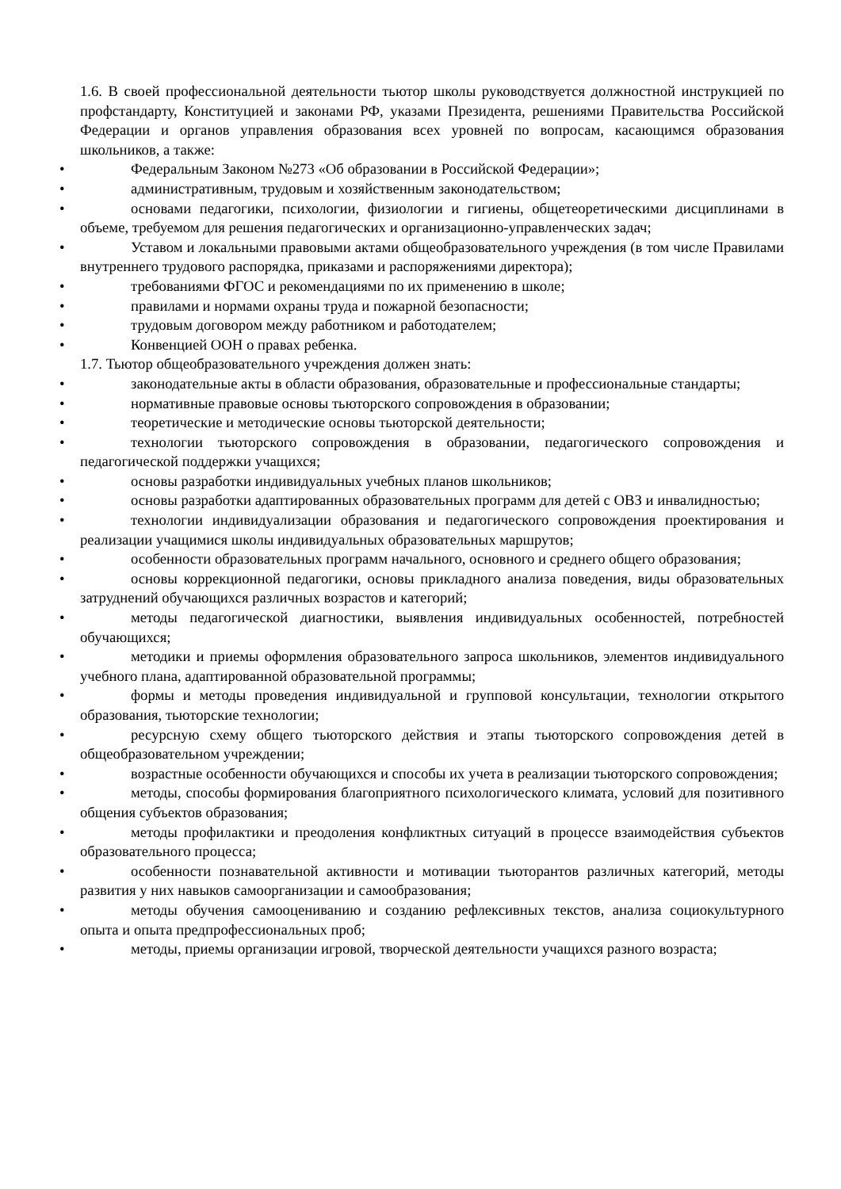1.6. В своей профессиональной деятельности тьютор школы руководствуется должностной инструкцией по профстандарту, Конституцией и законами РФ, указами Президента, решениями Правительства Российской Федерации и органов управления образования всех уровней по вопросам, касающимся образования школьников, а также:
• Федеральным Законом №273 «Об образовании в Российской Федерации»;
• административным, трудовым и хозяйственным законодательством;
• основами педагогики, психологии, физиологии и гигиены, общетеоретическими дисциплинами в объеме, требуемом для решения педагогических и организационно-управленческих задач;
• Уставом и локальными правовыми актами общеобразовательного учреждения (в том числе Правилами внутреннего трудового распорядка, приказами и распоряжениями директора);
• требованиями ФГОС и рекомендациями по их применению в школе;
• правилами и нормами охраны труда и пожарной безопасности;
• трудовым договором между работником и работодателем;
• Конвенцией ООН о правах ребенка.
1.7. Тьютор общеобразовательного учреждения должен знать:
• законодательные акты в области образования, образовательные и профессиональные стандарты;
• нормативные правовые основы тьюторского сопровождения в образовании;
• теоретические и методические основы тьюторской деятельности;
• технологии тьюторского сопровождения в образовании, педагогического сопровождения и педагогической поддержки учащихся;
• основы разработки индивидуальных учебных планов школьников;
• основы разработки адаптированных образовательных программ для детей с ОВЗ и инвалидностью;
• технологии индивидуализации образования и педагогического сопровождения проектирования и реализации учащимися школы индивидуальных образовательных маршрутов;
• особенности образовательных программ начального, основного и среднего общего образования;
• основы коррекционной педагогики, основы прикладного анализа поведения, виды образовательных затруднений обучающихся различных возрастов и категорий;
• методы педагогической диагностики, выявления индивидуальных особенностей, потребностей обучающихся;
• методики и приемы оформления образовательного запроса школьников, элементов индивидуального учебного плана, адаптированной образовательной программы;
• формы и методы проведения индивидуальной и групповой консультации, технологии открытого образования, тьюторские технологии;
• ресурсную схему общего тьюторского действия и этапы тьюторского сопровождения детей в общеобразовательном учреждении;
• возрастные особенности обучающихся и способы их учета в реализации тьюторского сопровождения;
• методы, способы формирования благоприятного психологического климата, условий для позитивного общения субъектов образования;
• методы профилактики и преодоления конфликтных ситуаций в процессе взаимодействия субъектов образовательного процесса;
• особенности познавательной активности и мотивации тьюторантов различных категорий, методы развития у них навыков самоорганизации и самообразования;
• методы обучения самооцениванию и созданию рефлексивных текстов, анализа социокультурного опыта и опыта предпрофессиональных проб;
• методы, приемы организации игровой, творческой деятельности учащихся разного возраста;